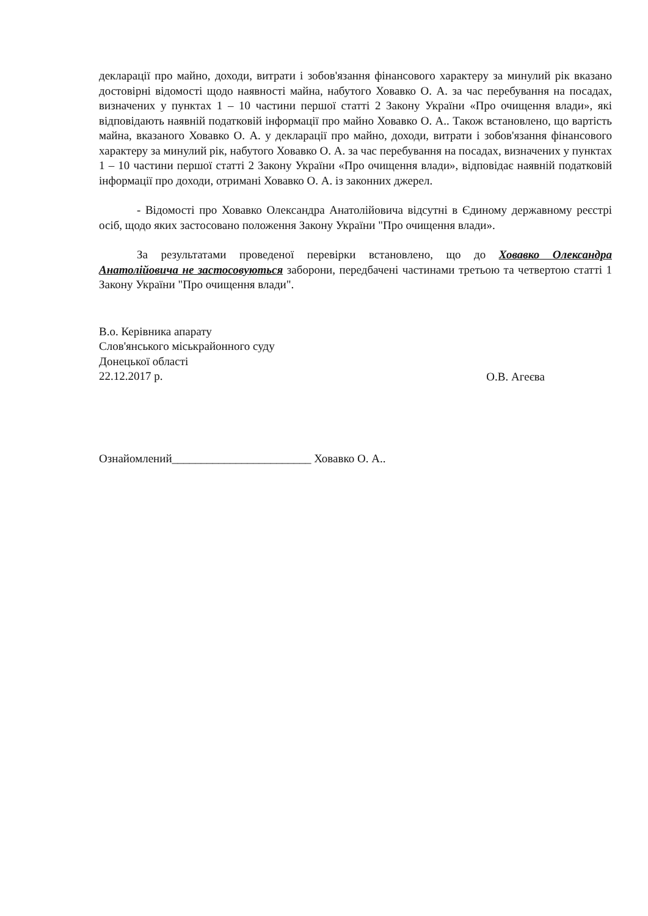декларації про майно, доходи, витрати і зобов'язання фінансового характеру за минулий рік вказано достовірні відомості щодо наявності майна, набутого Ховавко О. А. за час перебування на посадах, визначених у пунктах 1 – 10 частини першої статті 2 Закону України «Про очищення влади», які відповідають наявній податковій інформації про майно Ховавко О. А.. Також встановлено, що вартість майна, вказаного Ховавко О. А. у декларації про майно, доходи, витрати і зобов'язання фінансового характеру за минулий рік, набутого Ховавко О. А. за час перебування на посадах, визначених у пунктах 1 – 10 частини першої статті 2 Закону України «Про очищення влади», відповідає наявній податковій інформації про доходи, отримані Ховавко О. А. із законних джерел.
- Відомості про Ховавко Олександра Анатолійовича відсутні в Єдиному державному реєстрі осіб, щодо яких застосовано положення Закону України "Про очищення влади».
За результатами проведеної перевірки встановлено, що до Ховавко Олександра Анатолійовича не застосовуються заборони, передбачені частинами третьою та четвертою статті 1 Закону України "Про очищення влади".
В.о. Керівника апарату
Слов'янського міськрайонного суду
Донецької області
22.12.2017 р.
О.В. Агеєва
Ознайомлений________________________ Ховавко О. А..